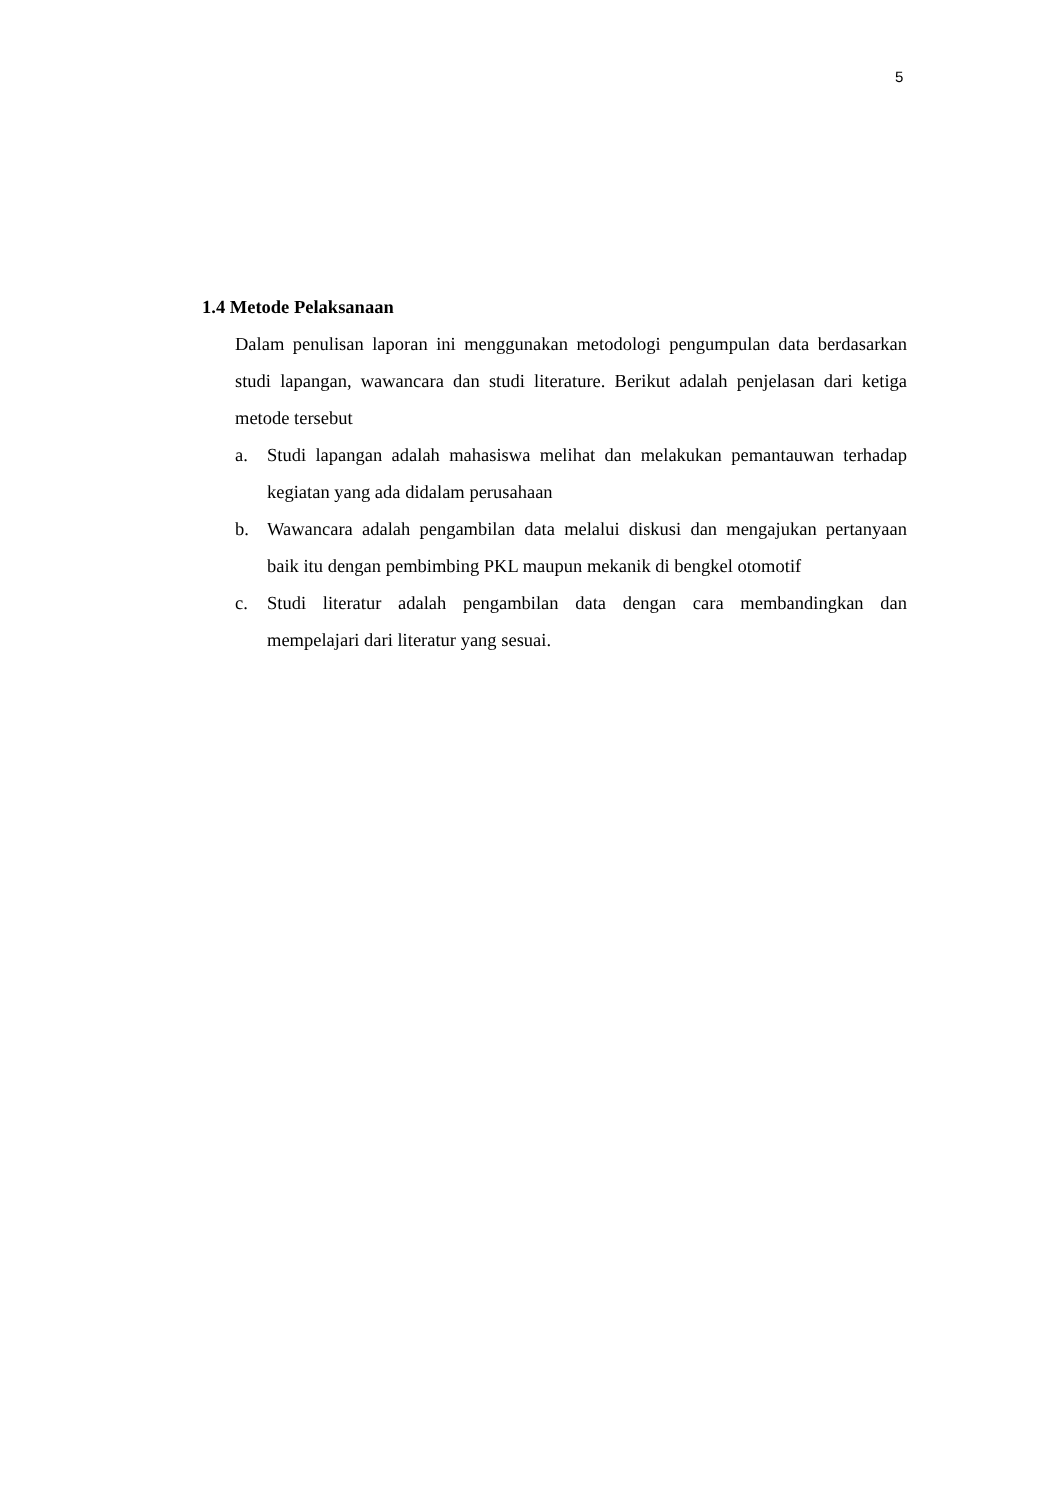5
1.4 Metode Pelaksanaan
Dalam penulisan laporan ini menggunakan metodologi pengumpulan data berdasarkan studi lapangan, wawancara dan studi literature. Berikut adalah penjelasan dari ketiga metode tersebut
a. Studi lapangan adalah mahasiswa melihat dan melakukan pemantauwan terhadap kegiatan yang ada didalam perusahaan
b. Wawancara adalah pengambilan data melalui diskusi dan mengajukan pertanyaan baik itu dengan pembimbing PKL maupun mekanik di bengkel otomotif
c. Studi literatur adalah pengambilan data dengan cara membandingkan dan mempelajari dari literatur yang sesuai.